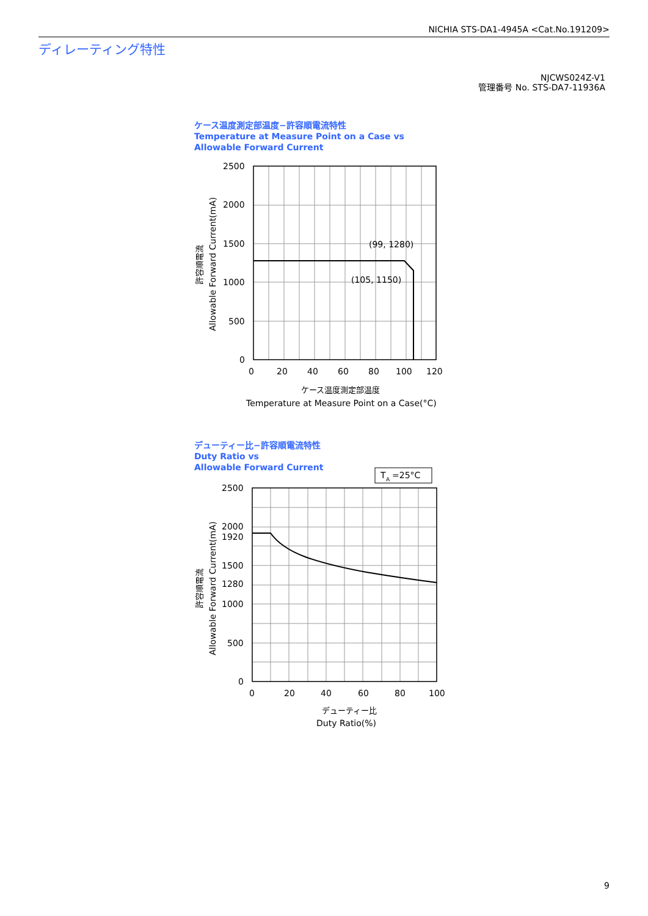NICHIA STS-DA1-4945A <Cat.No.191209>
ディレーティング特性
NJCWS024Z-V1
管理番号 No. STS-DA7-11936A
ケース温度測定部温度−許容順電流特性
Temperature at Measure Point on a Case vs
Allowable Forward Current
2500
2000
1500
1000
500
0
0
20
40
60
80
100
120
(99, 1280)
(105, 1150)
ケース温度測定部温度
Temperature at Measure Point on a Case(°C)
Allowable Forward Current(mA)
許容順電流
デューティー比−許容順電流特性
Duty Ratio vs
Allowable Forward Current
T
A
=25°C
2500
2000
1920
1500
1280
1000
500
0
0
20
40
60
80
100
デューティー比
Duty Ratio(%)
Allowable Forward Current(mA)
許容順電流
9